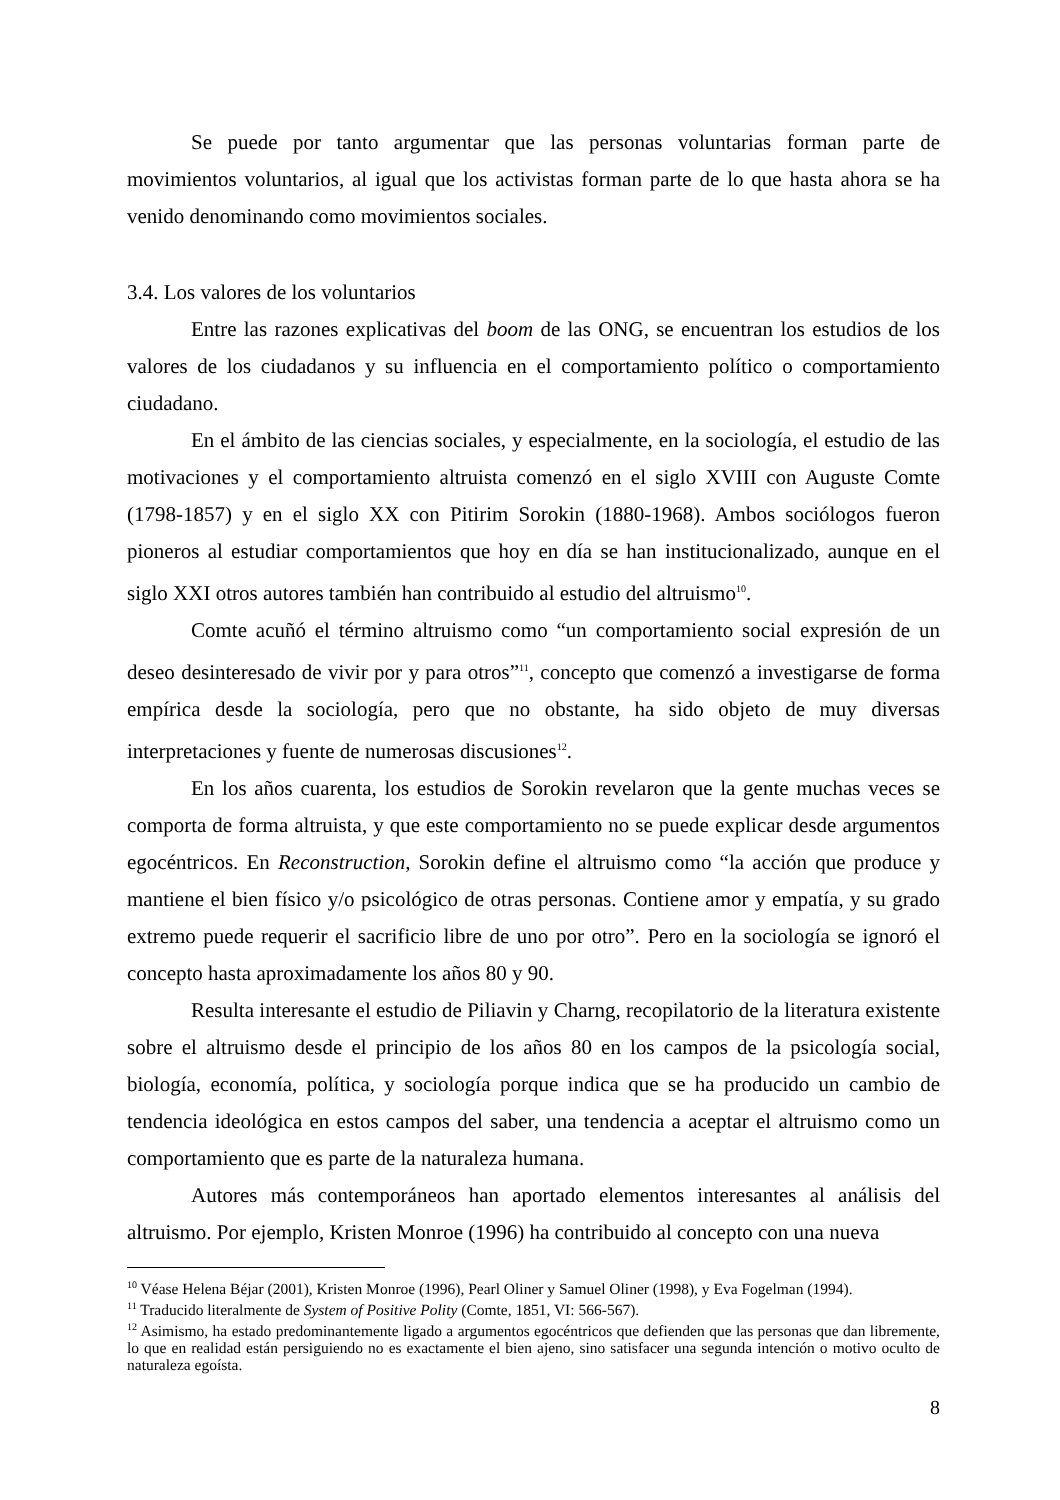Se puede por tanto argumentar que las personas voluntarias forman parte de movimientos voluntarios, al igual que los activistas forman parte de lo que hasta ahora se ha venido denominando como movimientos sociales.
3.4. Los valores de los voluntarios
Entre las razones explicativas del boom de las ONG, se encuentran los estudios de los valores de los ciudadanos y su influencia en el comportamiento político o comportamiento ciudadano.
En el ámbito de las ciencias sociales, y especialmente, en la sociología, el estudio de las motivaciones y el comportamiento altruista comenzó en el siglo XVIII con Auguste Comte (1798-1857) y en el siglo XX con Pitirim Sorokin (1880-1968). Ambos sociólogos fueron pioneros al estudiar comportamientos que hoy en día se han institucionalizado, aunque en el siglo XXI otros autores también han contribuido al estudio del altruismo<sup>10</sup>.
Comte acuñó el término altruismo como “un comportamiento social expresión de un deseo desinteresado de vivir por y para otros”<sup>11</sup>, concepto que comenzó a investigarse de forma empírica desde la sociología, pero que no obstante, ha sido objeto de muy diversas interpretaciones y fuente de numerosas discusiones<sup>12</sup>.
En los años cuarenta, los estudios de Sorokin revelaron que la gente muchas veces se comporta de forma altruista, y que este comportamiento no se puede explicar desde argumentos egocéntricos. En Reconstruction, Sorokin define el altruismo como “la acción que produce y mantiene el bien físico y/o psicológico de otras personas. Contiene amor y empatía, y su grado extremo puede requerir el sacrificio libre de uno por otro”. Pero en la sociología se ignoró el concepto hasta aproximadamente los años 80 y 90.
Resulta interesante el estudio de Piliavin y Charng, recopilatorio de la literatura existente sobre el altruismo desde el principio de los años 80 en los campos de la psicología social, biología, economía, política, y sociología porque indica que se ha producido un cambio de tendencia ideológica en estos campos del saber, una tendencia a aceptar el altruismo como un comportamiento que es parte de la naturaleza humana.
Autores más contemporáneos han aportado elementos interesantes al análisis del altruismo. Por ejemplo, Kristen Monroe (1996) ha contribuido al concepto con una nueva
<sup>10</sup> Véase Helena Béjar (2001), Kristen Monroe (1996), Pearl Oliner y Samuel Oliner (1998), y Eva Fogelman (1994).
<sup>11</sup> Traducido literalmente de System of Positive Polity (Comte, 1851, VI: 566-567).
<sup>12</sup> Asimismo, ha estado predominantemente ligado a argumentos egocéntricos que defienden que las personas que dan libremente, lo que en realidad están persiguiendo no es exactamente el bien ajeno, sino satisfacer una segunda intención o motivo oculto de naturaleza egoísta.
8